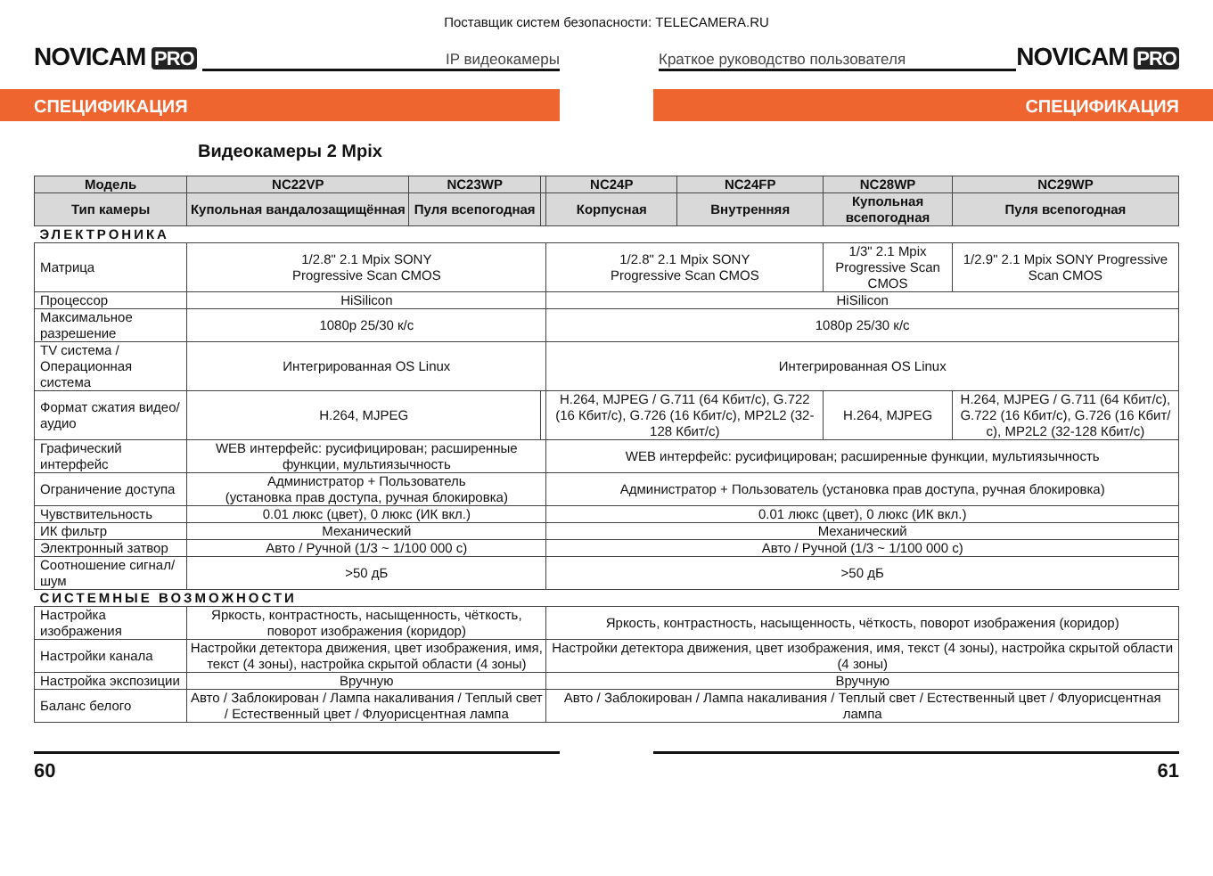Поставщик систем безопасности: TELECAMERA.RU
NOVICAM PRO IP видеокамеры Краткое руководство пользователя NOVICAM PRO
СПЕЦИФИКАЦИЯ СПЕЦИФИКАЦИЯ
Видеокамеры 2 Mpix
| Модель | NC22VP | NC23WP | | NC24P | NC24FP | NC28WP | NC29WP |
| --- | --- | --- | --- | --- | --- | --- | --- |
| Тип камеры | Купольная вандалозащищённая | Пуля всепогодная | | Корпусная | Внутренняя | Купольная всепогодная | Пуля всепогодная |
| ЭЛЕКТРОНИКА | | | | | | | |
| Матрица | 1/2.8" 2.1 Mpix SONY Progressive Scan CMOS | | | 1/2.8" 2.1 Mpix SONY Progressive Scan CMOS | | 1/3" 2.1 Mpix Progressive Scan CMOS | 1/2.9" 2.1 Mpix SONY Progressive Scan CMOS |
| Процессор | HiSilicon | | | HiSilicon | | | |
| Максимальное разрешение | 1080p 25/30 к/с | | | 1080p 25/30 к/с | | | |
| TV система / Операционная система | Интегрированная OS Linux | | | Интегрированная OS Linux | | | |
| Формат сжатия видео/аудио | H.264, MJPEG | | | H.264, MJPEG / G.711 (64 Кбит/с), G.722 (16 Кбит/с), G.726 (16 Кбит/с), MP2L2 (32-128 Кбит/с) | | H.264, MJPEG | H.264, MJPEG / G.711 (64 Кбит/с), G.722 (16 Кбит/с), G.726 (16 Кбит/с), MP2L2 (32-128 Кбит/с) |
| Графический интерфейс | WEB интерфейс: русифицирован; расширенные функции, мультиязычность | | | WEB интерфейс: русифицирован; расширенные функции, мультиязычность | | | |
| Ограничение доступа | Администратор + Пользователь (установка прав доступа, ручная блокировка) | | | Администратор + Пользователь (установка прав доступа, ручная блокировка) | | | |
| Чувствительность | 0.01 люкс (цвет), 0 люкс (ИК вкл.) | | | 0.01 люкс (цвет), 0 люкс (ИК вкл.) | | | |
| ИК фильтр | Механический | | | Механический | | | |
| Электронный затвор | Авто / Ручной (1/3 ~ 1/100 000 с) | | | Авто / Ручной (1/3 ~ 1/100 000 с) | | | |
| Соотношение сигнал/шум | >50 дБ | | | >50 дБ | | | |
| СИСТЕМНЫЕ ВОЗМОЖНОСТИ | | | | | | | |
| Настройка изображения | Яркость, контрастность, насыщенность, чёткость, поворот изображения (коридор) | | | Яркость, контрастность, насыщенность, чёткость, поворот изображения (коридор) | | | |
| Настройки канала | Настройки детектора движения, цвет изображения, имя, текст (4 зоны), настройка скрытой области (4 зоны) | | | Настройки детектора движения, цвет изображения, имя, текст (4 зоны), настройка скрытой области (4 зоны) | | | |
| Настройка экспозиции | Вручную | | | Вручную | | | |
| Баланс белого | Авто / Заблокирован / Лампа накаливания / Теплый свет / Естественный цвет / Флуорисцентная лампа | | | Авто / Заблокирован / Лампа накаливания / Теплый свет / Естественный цвет / Флуорисцентная лампа | | | |
60 61